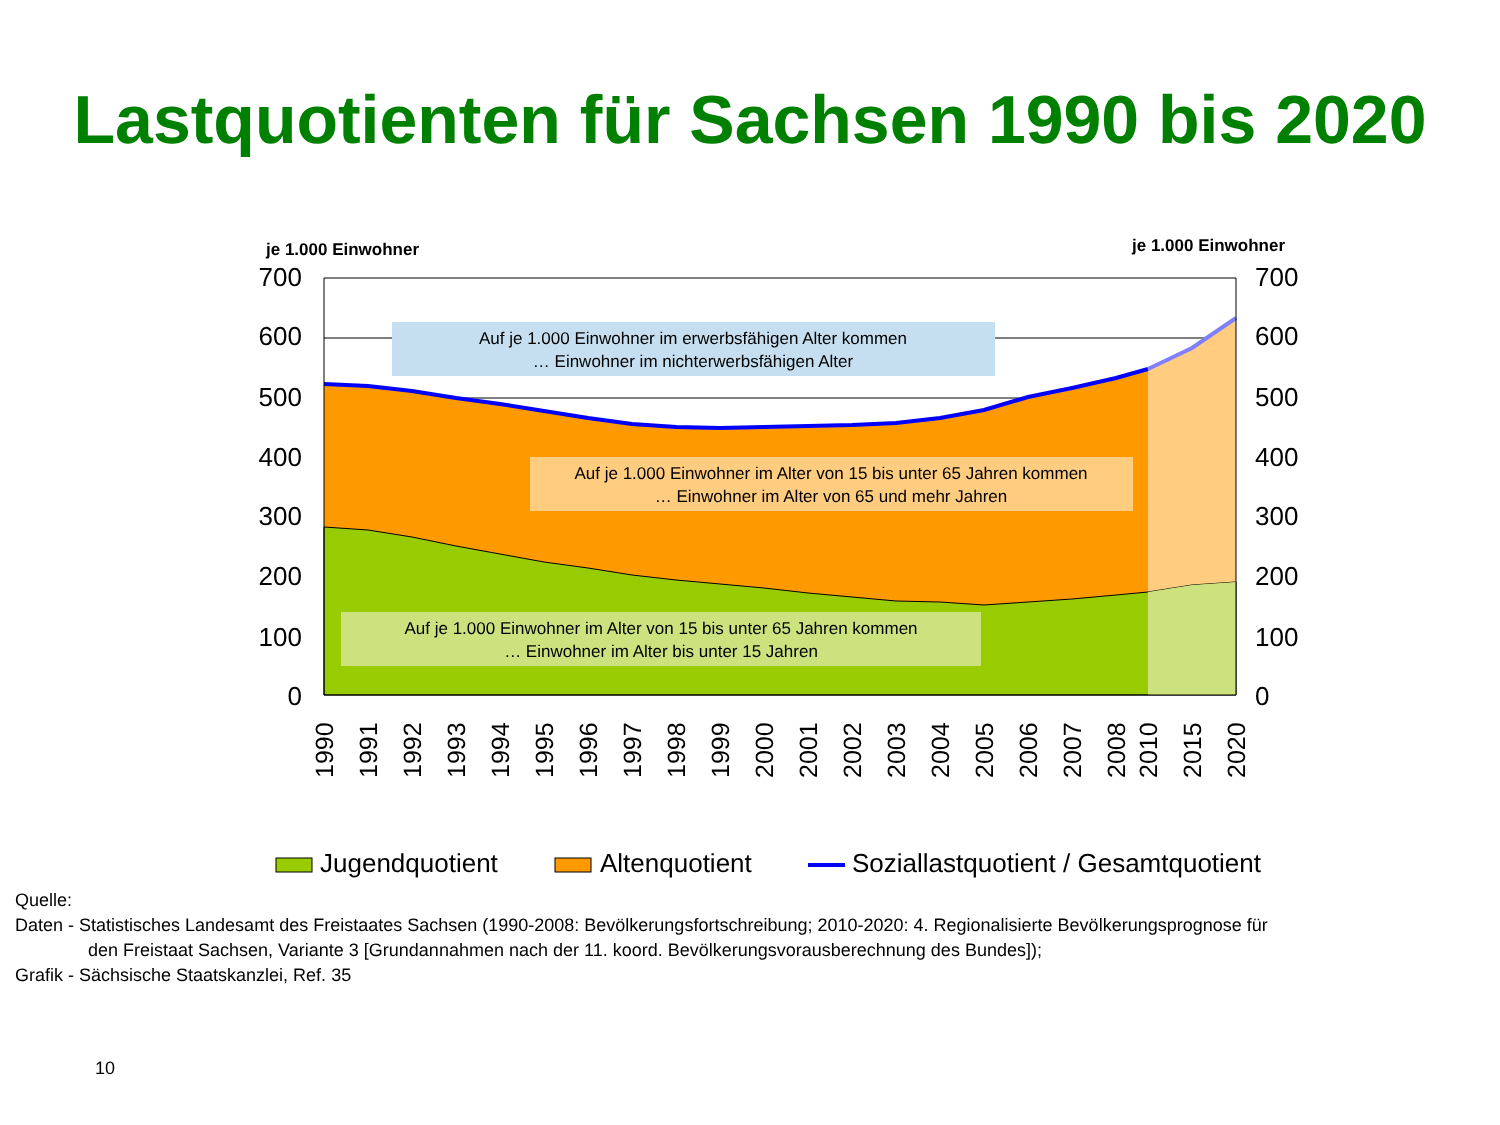Lastquotienten für Sachsen 1990 bis 2020
je 1.000 Einwohner
je 1.000 Einwohner
700
600
500
400
300
200
100
0
700
600
500
400
300
200
100
0
Auf je 1.000 Einwohner im erwerbsfähigen Alter kommen
… Einwohner im nichterwerbsfähigen Alter
Auf je 1.000 Einwohner im Alter von 15 bis unter 65 Jahren kommen
… Einwohner im Alter von 65 und mehr Jahren
Auf je 1.000 Einwohner im Alter von 15 bis unter 65 Jahren kommen
… Einwohner im Alter bis unter 15 Jahren
1990
1991
1992
1993
1994
1995
1996
1997
1998
1999
2000
2001
2002
2003
2004
2005
2006
2007
2008
2010
2015
2020
Jugendquotient
Altenquotient
Soziallastquotient / Gesamtquotient
Quelle:
Daten - Statistisches Landesamt des Freistaates Sachsen (1990-2008: Bevölkerungsfortschreibung; 2010-2020: 4. Regionalisierte Bevölkerungsprognose für
den Freistaat Sachsen, Variante 3 [Grundannahmen nach der 11. koord. Bevölkerungsvorausberechnung des Bundes]);
Grafik - Sächsische Staatskanzlei, Ref. 35
10